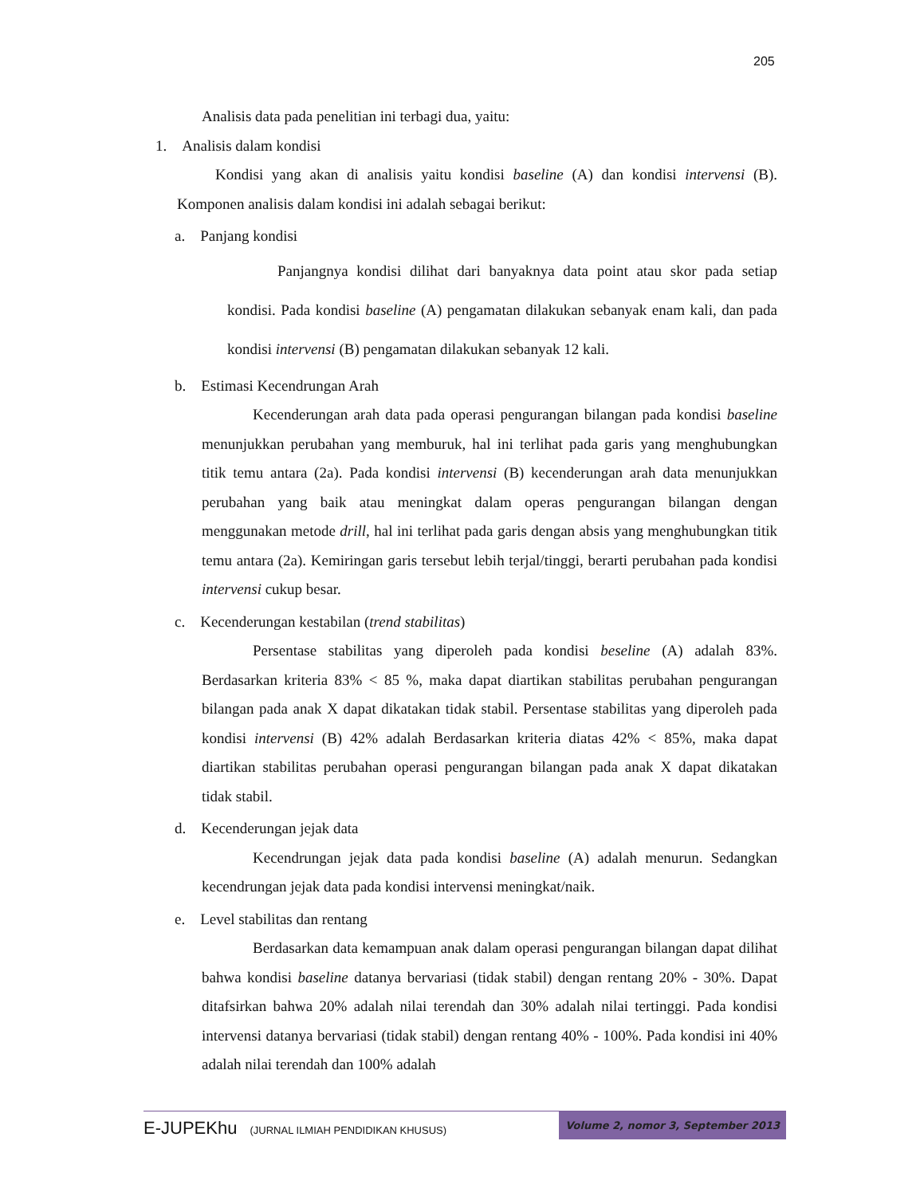205
Analisis data pada penelitian ini terbagi dua, yaitu:
1. Analisis dalam kondisi
Kondisi yang akan di analisis yaitu kondisi baseline (A) dan kondisi intervensi (B). Komponen analisis dalam kondisi ini adalah sebagai berikut:
a. Panjang kondisi
Panjangnya kondisi dilihat dari banyaknya data point atau skor pada setiap kondisi. Pada kondisi baseline (A) pengamatan dilakukan sebanyak enam kali, dan pada kondisi intervensi (B) pengamatan dilakukan sebanyak 12 kali.
b. Estimasi Kecendrungan Arah
Kecenderungan arah data pada operasi pengurangan bilangan pada kondisi baseline menunjukkan perubahan yang memburuk, hal ini terlihat pada garis yang menghubungkan titik temu antara (2a). Pada kondisi intervensi (B) kecenderungan arah data menunjukkan perubahan yang baik atau meningkat dalam operas pengurangan bilangan dengan menggunakan metode drill, hal ini terlihat pada garis dengan absis yang menghubungkan titik temu antara (2a). Kemiringan garis tersebut lebih terjal/tinggi, berarti perubahan pada kondisi intervensi cukup besar.
c. Kecenderungan kestabilan (trend stabilitas)
Persentase stabilitas yang diperoleh pada kondisi beseline (A) adalah 83%. Berdasarkan kriteria 83% < 85 %, maka dapat diartikan stabilitas perubahan pengurangan bilangan pada anak X dapat dikatakan tidak stabil. Persentase stabilitas yang diperoleh pada kondisi intervensi (B) 42% adalah Berdasarkan kriteria diatas 42% < 85%, maka dapat diartikan stabilitas perubahan operasi pengurangan bilangan pada anak X dapat dikatakan tidak stabil.
d. Kecenderungan jejak data
Kecendrungan jejak data pada kondisi baseline (A) adalah menurun. Sedangkan kecendrungan jejak data pada kondisi intervensi meningkat/naik.
e. Level stabilitas dan rentang
Berdasarkan data kemampuan anak dalam operasi pengurangan bilangan dapat dilihat bahwa kondisi baseline datanya bervariasi (tidak stabil) dengan rentang 20% - 30%. Dapat ditafsirkan bahwa 20% adalah nilai terendah dan 30% adalah nilai tertinggi. Pada kondisi intervensi datanya bervariasi (tidak stabil) dengan rentang 40% - 100%. Pada kondisi ini 40% adalah nilai terendah dan 100% adalah
E-JUPEKhu (JURNAL ILMIAH PENDIDIKAN KHUSUS) Volume 2, nomor 3, September 2013